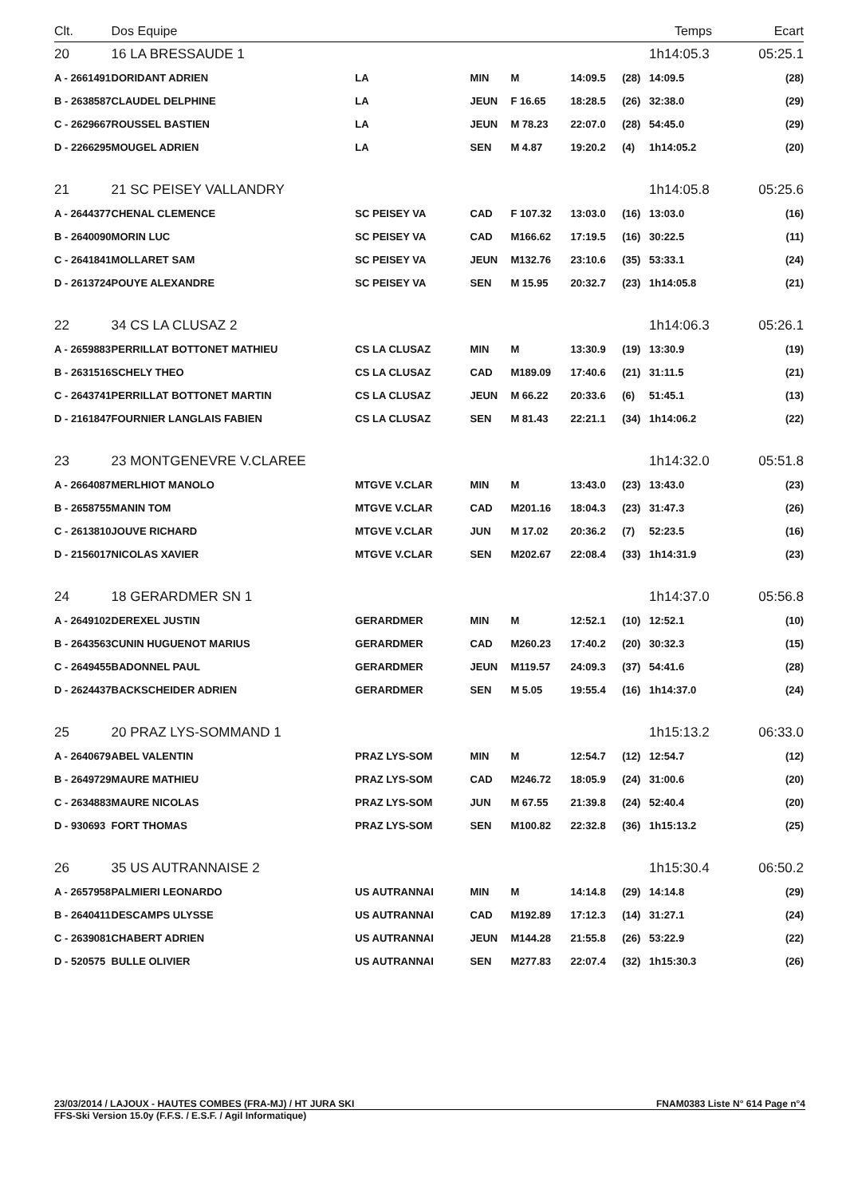| Clt. | Dos Equipe | | | | | | Temps | | Ecart |
| --- | --- | --- | --- | --- | --- | --- | --- | --- | --- |
| 20 | 16 LA BRESSAUDE 1 | | | | | | 1h14:05.3 | | 05:25.1 |
| A - 2661491 | DORIDANT ADRIEN | LA | MIN | M | 14:09.5 | (28) | 14:09.5 | | (28) |
| B - 2638587 | CLAUDEL DELPHINE | LA | JEUN | F 16.65 | 18:28.5 | (26) | 32:38.0 | | (29) |
| C - 2629667 | ROUSSEL BASTIEN | LA | JEUN | M 78.23 | 22:07.0 | (28) | 54:45.0 | | (29) |
| D - 2266295 | MOUGEL ADRIEN | LA | SEN | M 4.87 | 19:20.2 | (4) | 1h14:05.2 | | (20) |
| 21 | 21 SC PEISEY VALLANDRY | | | | | | 1h14:05.8 | | 05:25.6 |
| A - 2644377 | CHENAL CLEMENCE | SC PEISEY VA | CAD | F 107.32 | 13:03.0 | (16) | 13:03.0 | | (16) |
| B - 2640090 | MORIN LUC | SC PEISEY VA | CAD | M166.62 | 17:19.5 | (16) | 30:22.5 | | (11) |
| C - 2641841 | MOLLARET SAM | SC PEISEY VA | JEUN | M132.76 | 23:10.6 | (35) | 53:33.1 | | (24) |
| D - 2613724 | POUYE ALEXANDRE | SC PEISEY VA | SEN | M 15.95 | 20:32.7 | (23) | 1h14:05.8 | | (21) |
| 22 | 34 CS LA CLUSAZ 2 | | | | | | 1h14:06.3 | | 05:26.1 |
| A - 2659883 | PERRILLAT BOTTONET MATHIEU | CS LA CLUSAZ | MIN | M | 13:30.9 | (19) | 13:30.9 | | (19) |
| B - 2631516 | SCHELY THEO | CS LA CLUSAZ | CAD | M189.09 | 17:40.6 | (21) | 31:11.5 | | (21) |
| C - 2643741 | PERRILLAT BOTTONET MARTIN | CS LA CLUSAZ | JEUN | M 66.22 | 20:33.6 | (6) | 51:45.1 | | (13) |
| D - 2161847 | FOURNIER LANGLAIS FABIEN | CS LA CLUSAZ | SEN | M 81.43 | 22:21.1 | (34) | 1h14:06.2 | | (22) |
| 23 | 23 MONTGENEVRE V.CLAREE | | | | | | 1h14:32.0 | | 05:51.8 |
| A - 2664087 | MERLHIOT MANOLO | MTGVE V.CLAR | MIN | M | 13:43.0 | (23) | 13:43.0 | | (23) |
| B - 2658755 | MANIN TOM | MTGVE V.CLAR | CAD | M201.16 | 18:04.3 | (23) | 31:47.3 | | (26) |
| C - 2613810 | JOUVE RICHARD | MTGVE V.CLAR | JUN | M 17.02 | 20:36.2 | (7) | 52:23.5 | | (16) |
| D - 2156017 | NICOLAS XAVIER | MTGVE V.CLAR | SEN | M202.67 | 22:08.4 | (33) | 1h14:31.9 | | (23) |
| 24 | 18 GERARDMER SN 1 | | | | | | 1h14:37.0 | | 05:56.8 |
| A - 2649102 | DEREXEL JUSTIN | GERARDMER | MIN | M | 12:52.1 | (10) | 12:52.1 | | (10) |
| B - 2643563 | CUNIN HUGUENOT MARIUS | GERARDMER | CAD | M260.23 | 17:40.2 | (20) | 30:32.3 | | (15) |
| C - 2649455 | BADONNEL PAUL | GERARDMER | JEUN | M119.57 | 24:09.3 | (37) | 54:41.6 | | (28) |
| D - 2624437 | BACKSCHEIDER ADRIEN | GERARDMER | SEN | M 5.05 | 19:55.4 | (16) | 1h14:37.0 | | (24) |
| 25 | 20 PRAZ LYS-SOMMAND 1 | | | | | | 1h15:13.2 | | 06:33.0 |
| A - 2640679 | ABEL VALENTIN | PRAZ LYS-SOM | MIN | M | 12:54.7 | (12) | 12:54.7 | | (12) |
| B - 2649729 | MAURE MATHIEU | PRAZ LYS-SOM | CAD | M246.72 | 18:05.9 | (24) | 31:00.6 | | (20) |
| C - 2634883 | MAURE NICOLAS | PRAZ LYS-SOM | JUN | M 67.55 | 21:39.8 | (24) | 52:40.4 | | (20) |
| D - 930693 | FORT THOMAS | PRAZ LYS-SOM | SEN | M100.82 | 22:32.8 | (36) | 1h15:13.2 | | (25) |
| 26 | 35 US AUTRANNAISE 2 | | | | | | 1h15:30.4 | | 06:50.2 |
| A - 2657958 | PALMIERI LEONARDO | US AUTRANNAI | MIN | M | 14:14.8 | (29) | 14:14.8 | | (29) |
| B - 2640411 | DESCAMPS ULYSSE | US AUTRANNAI | CAD | M192.89 | 17:12.3 | (14) | 31:27.1 | | (24) |
| C - 2639081 | CHABERT ADRIEN | US AUTRANNAI | JEUN | M144.28 | 21:55.8 | (26) | 53:22.9 | | (22) |
| D - 520575 | BULLE OLIVIER | US AUTRANNAI | SEN | M277.83 | 22:07.4 | (32) | 1h15:30.3 | | (26) |
23/03/2014 / LAJOUX - HAUTES COMBES (FRA-MJ) / HT JURA SKI FNAM0383 Liste N° 614 Page n°4
FFS-Ski Version 15.0y (F.F.S. / E.S.F. / Agil Informatique)